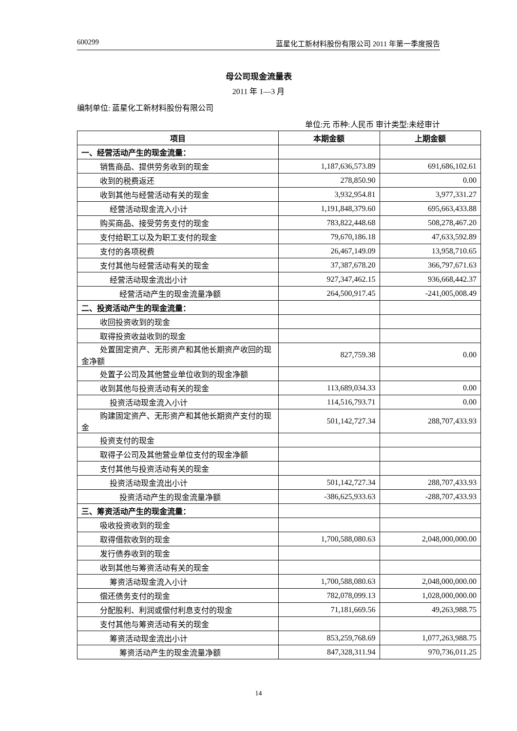600299 蓝星化工新材料股份有限公司 2011 年第一季度报告
母公司现金流量表
2011 年 1—3 月
编制单位: 蓝星化工新材料股份有限公司
单位:元 币种:人民币 审计类型:未经审计
| 项目 | 本期金额 | 上期金额 |
| --- | --- | --- |
| 一、经营活动产生的现金流量： | | |
| 销售商品、提供劳务收到的现金 | 1,187,636,573.89 | 691,686,102.61 |
| 收到的税费返还 | 278,850.90 | 0.00 |
| 收到其他与经营活动有关的现金 | 3,932,954.81 | 3,977,331.27 |
| 经营活动现金流入小计 | 1,191,848,379.60 | 695,663,433.88 |
| 购买商品、接受劳务支付的现金 | 783,822,448.68 | 508,278,467.20 |
| 支付给职工以及为职工支付的现金 | 79,670,186.18 | 47,633,592.89 |
| 支付的各项税费 | 26,467,149.09 | 13,958,710.65 |
| 支付其他与经营活动有关的现金 | 37,387,678.20 | 366,797,671.63 |
| 经营活动现金流出小计 | 927,347,462.15 | 936,668,442.37 |
| 经营活动产生的现金流量净额 | 264,500,917.45 | -241,005,008.49 |
| 二、投资活动产生的现金流量： | | |
| 收回投资收到的现金 | | |
| 取得投资收益收到的现金 | | |
| 处置固定资产、无形资产和其他长期资产收回的现金净额 | 827,759.38 | 0.00 |
| 处置子公司及其他营业单位收到的现金净额 | | |
| 收到其他与投资活动有关的现金 | 113,689,034.33 | 0.00 |
| 投资活动现金流入小计 | 114,516,793.71 | 0.00 |
| 购建固定资产、无形资产和其他长期资产支付的现金 | 501,142,727.34 | 288,707,433.93 |
| 投资支付的现金 | | |
| 取得子公司及其他营业单位支付的现金净额 | | |
| 支付其他与投资活动有关的现金 | | |
| 投资活动现金流出小计 | 501,142,727.34 | 288,707,433.93 |
| 投资活动产生的现金流量净额 | -386,625,933.63 | -288,707,433.93 |
| 三、筹资活动产生的现金流量： | | |
| 吸收投资收到的现金 | | |
| 取得借款收到的现金 | 1,700,588,080.63 | 2,048,000,000.00 |
| 发行债券收到的现金 | | |
| 收到其他与筹资活动有关的现金 | | |
| 筹资活动现金流入小计 | 1,700,588,080.63 | 2,048,000,000.00 |
| 偿还债务支付的现金 | 782,078,099.13 | 1,028,000,000.00 |
| 分配股利、利润或偿付利息支付的现金 | 71,181,669.56 | 49,263,988.75 |
| 支付其他与筹资活动有关的现金 | | |
| 筹资活动现金流出小计 | 853,259,768.69 | 1,077,263,988.75 |
| 筹资活动产生的现金流量净额 | 847,328,311.94 | 970,736,011.25 |
14